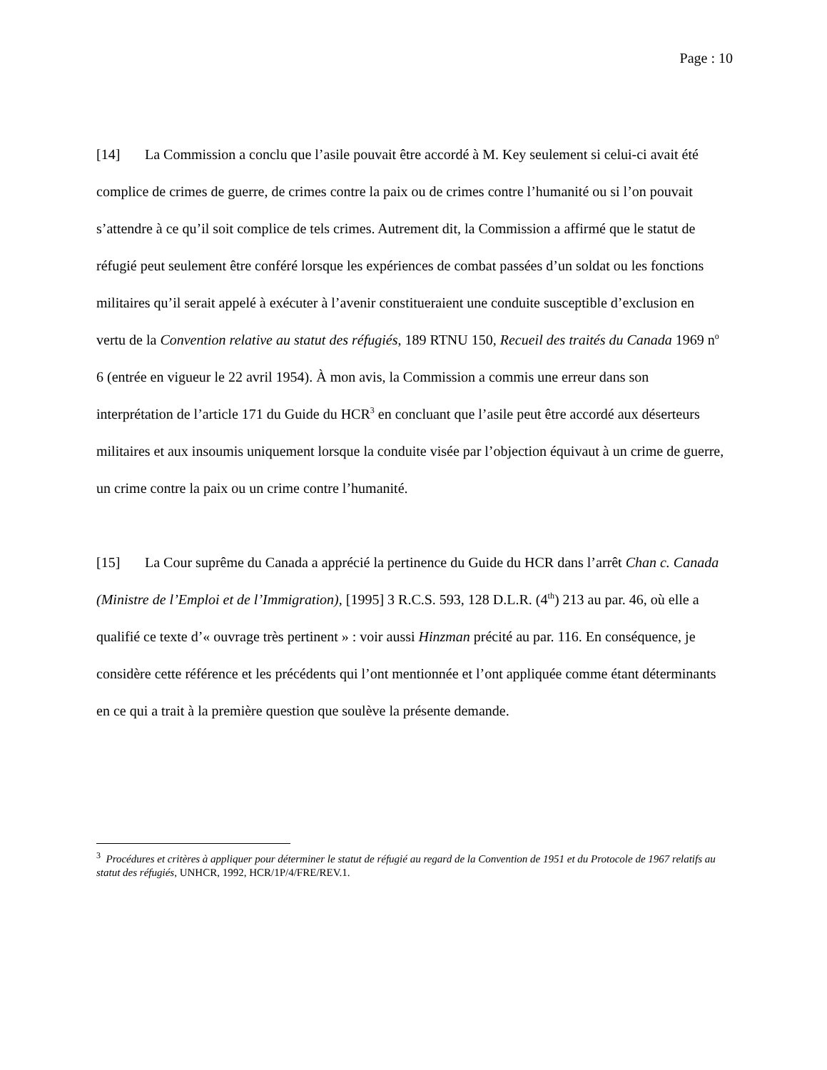Page : 10
[14] La Commission a conclu que l’asile pouvait être accordé à M. Key seulement si celui-ci avait été complice de crimes de guerre, de crimes contre la paix ou de crimes contre l’humanité ou si l’on pouvait s’attendre à ce qu’il soit complice de tels crimes. Autrement dit, la Commission a affirmé que le statut de réfugié peut seulement être conféré lorsque les expériences de combat passées d’un soldat ou les fonctions militaires qu’il serait appelé à exécuter à l’avenir constitueraient une conduite susceptible d’exclusion en vertu de la Convention relative au statut des réfugiés, 189 RTNU 150, Recueil des traités du Canada 1969 n<sup>o</sup> 6 (entrée en vigueur le 22 avril 1954). À mon avis, la Commission a commis une erreur dans son interprétation de l’article 171 du Guide du HCR<sup>3</sup> en concluant que l’asile peut être accordé aux déserteurs militaires et aux insoumis uniquement lorsque la conduite visée par l’objection équivaut à un crime de guerre, un crime contre la paix ou un crime contre l’humanité.
[15] La Cour suprême du Canada a apprécié la pertinence du Guide du HCR dans l’arrêt Chan c. Canada (Ministre de l’Emploi et de l’Immigration), [1995] 3 R.C.S. 593, 128 D.L.R. (4<sup>th</sup>) 213 au par. 46, où elle a qualifié ce texte d’« ouvrage très pertinent » : voir aussi Hinzman précité au par. 116. En conséquence, je considère cette référence et les précédents qui l’ont mentionnée et l’ont appliquée comme étant déterminants en ce qui a trait à la première question que soulève la présente demande.
<sup>3</sup> Procédures et critères à appliquer pour déterminer le statut de réfugié au regard de la Convention de 1951 et du Protocole de 1967 relatifs au statut des réfugiés, UNHCR, 1992, HCR/1P/4/FRE/REV.1.